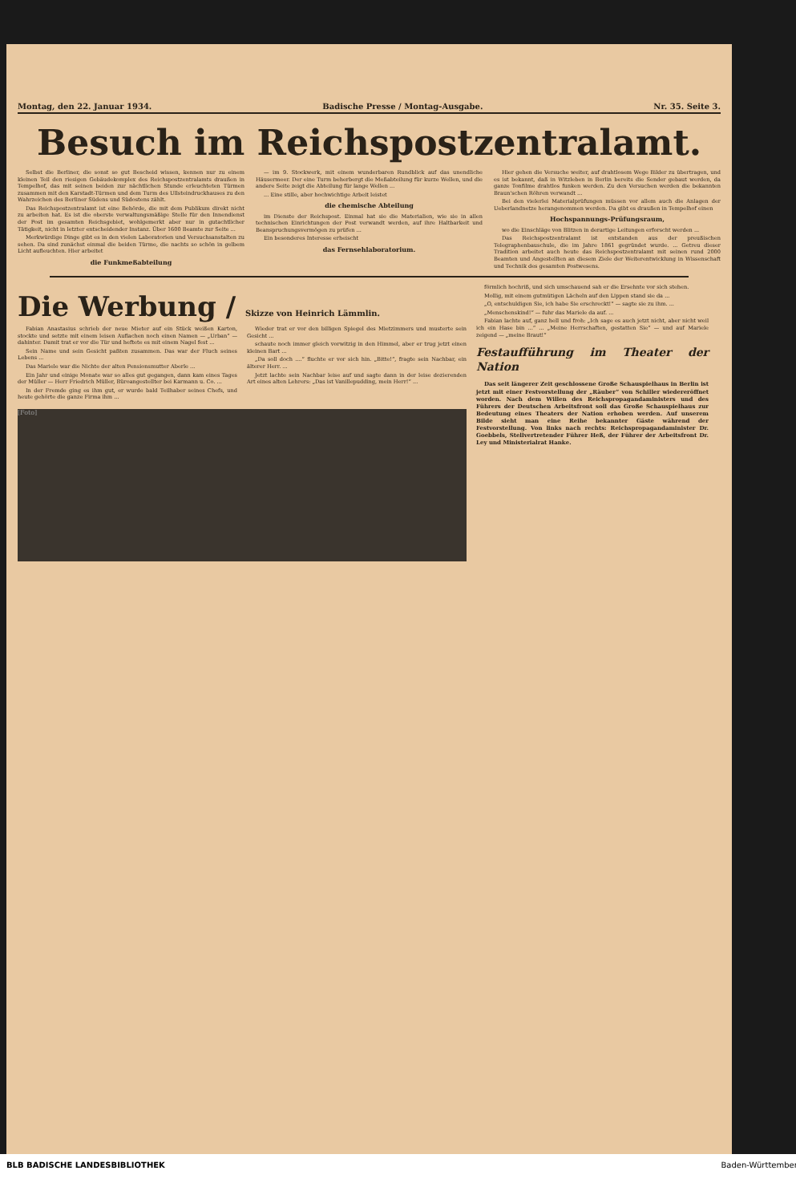Montag, den 22. Januar 1934. Badische Presse / Montag-Ausgabe. Nr. 35. Seite 3.
Besuch im Reichspostzentralamt.
Selbst die Berliner, die sonst so gut Bescheid wissen, kennen nur zu einem kleinen Teil den riesigen Gebäudekomplex des Reichspostzentralamts draußen in Tempelhof, das mit seinen beiden zur nächtlichen Stunde erleuchteten Türmen zusammen mit den Karstadt-Türmen und dem Turm des Ullsteindruckhauses zu den Wahrzeichen des Berliner Südens und Südostens zählt.
Das Reichspostzentralamt ist eine Behörde, die mit dem Publikum direkt nicht zu arbeiten hat. Es ist die oberste verwaltungsmäßige Stelle für den Innendienst der Post im gesamten Reichsgebiet, wohlgemerkt aber nur in gutachtlicher Tätigkeit, nicht in letzter entscheidender Instanz. Über 1600 Beamte zur Seite ...
Merkwürdige Dinge gibt es in den vielen Laboratorien und Versuchsanstalten zu sehen. Da sind zunächst einmal die beiden Türme, die nachts so schön in gelbem Licht aufleuchten. Hier arbeitet
die Funkmeßabteilung
— im 9. Stockwerk, mit einem wunderbaren Rundblick auf das unendliche Häusermeer. Der eine Turm beherbergt die Meßabteilung für kurze Wellen, und die andere Seite zeigt die Abteilung für lange Wellen ...
... Eine stille, aber hochwichtige Arbeit leistet
die chemische Abteilung
im Dienste der Reichspost. Einmal hat sie die Materialien, wie sie in allen technischen Einrichtungen der Post verwandt werden, auf ihre Haltbarkeit und Beanspruchungsvermögen zu prüfen ...
Ein besonderes Interesse erheischt
das Fernsehlaboratorium.
Hier gehen die Versuche weiter, auf drahtlosem Wege Bilder zu übertragen, und es ist bekannt, daß in Witzleben in Berlin bereits die Sender gebaut werden, da ganze Tonfilme drahtlos funken werden. Zu den Versuchen werden die bekannten Braun'schen Röhren verwandt ...
Bei den vielerlei Materialprüfungen müssen vor allem auch die Anlagen der Ueberlandnetze herangenommen werden. Da gibt es draußen in Tempelhof einen
Hochspannungs-Prüfungsraum,
wo die Einschläge von Blitzen in derartige Leitungen erforscht werden ...
Das Reichspostzentralamt ist entstanden aus der preußischen Telegraphenbauschule, die im Jahre 1861 gegründet wurde. ... Getreu dieser Tradition arbeitet auch heute das Reichspostzentralamt mit seinen rund 2000 Beamten und Angestellten an diesem Ziele der Weiterentwicklung in Wissenschaft und Technik des gesamten Postwesens.
Die Werbung / Skizze von Heinrich Lämmlin.
Fabian Anastasius schrieb der neue Mieter auf ein Stück weißen Karton, stockte und setzte mit einem leisen Auflachen noch einen Namen — „Urban“ — dahinter. Damit trat er vor die Tür und heftete es mit einem Nagel fest ...
Sein Name und sein Gesicht paßten zusammen. Das war der Fluch seines Lebens ...
Das Mariele war die Nichte der alten Pensionsmutter Aberle ...
Ein Jahr und einige Monate war so alles gut gegangen, dann kam eines Tages der Müller — Herr Friedrich Müller, Büroangestellter bei Karmann u. Co. ...
In der Fremde ging es ihm gut, er wurde bald Teilhaber seines Chefs, und heute gehörte die ganze Firma ihm ...
Wieder trat er vor den billigen Spiegel des Mietzimmers und musterte sein Gesicht ...
schaute noch immer gleich vorwitzig in den Himmel, aber er trug jetzt einen kleinen Bart ...
„Da soll doch ....“ fluchte er vor sich hin. „Bitte!“, fragte sein Nachbar, ein älterer Herr. ...
Jetzt lachte sein Nachbar leise auf und sagte dann in der leise dozierenden Art eines alten Lehrers: „Das ist Vanillepudding, mein Herr!“ ...
[Foto]
förmlich hochriß, und sich umschauend sah er die Ersehnte vor sich stehen.
Mollig, mit einem gutmütigen Lächeln auf den Lippen stand sie da ...
„O, entschuldigen Sie, ich habe Sie erschreckt!“ — sagte sie zu ihm. ...
„Menschenskind!“ — fuhr das Mariele da auf. ...
Fabian lachte auf, ganz hell und froh: „Ich sage es auch jetzt nicht, aber nicht weil ich ein Hase bin ...“ ... „Meine Herrschaften, gestatten Sie“ — und auf Mariele zeigend — „meine Braut!“
Festaufführung im Theater der Nation
Das seit längerer Zeit geschlossene Große Schauspielhaus in Berlin ist jetzt mit einer Festvorstellung der „Räuber“ von Schiller wiedereröffnet worden. Nach dem Willen des Reichspropagandaministers und des Führers der Deutschen Arbeitsfront soll das Große Schauspielhaus zur Bedeutung eines Theaters der Nation erhoben werden. Auf unserem Bilde sieht man eine Reihe bekannter Gäste während der Festvorstellung. Von links nach rechts: Reichspropagandaminister Dr. Goebbels, Stellvertretender Führer Heß, der Führer der Arbeitsfront Dr. Ley und Ministerialrat Hanke.
BLB BADISCHE LANDESBIBLIOTHEK Baden-Württemberg